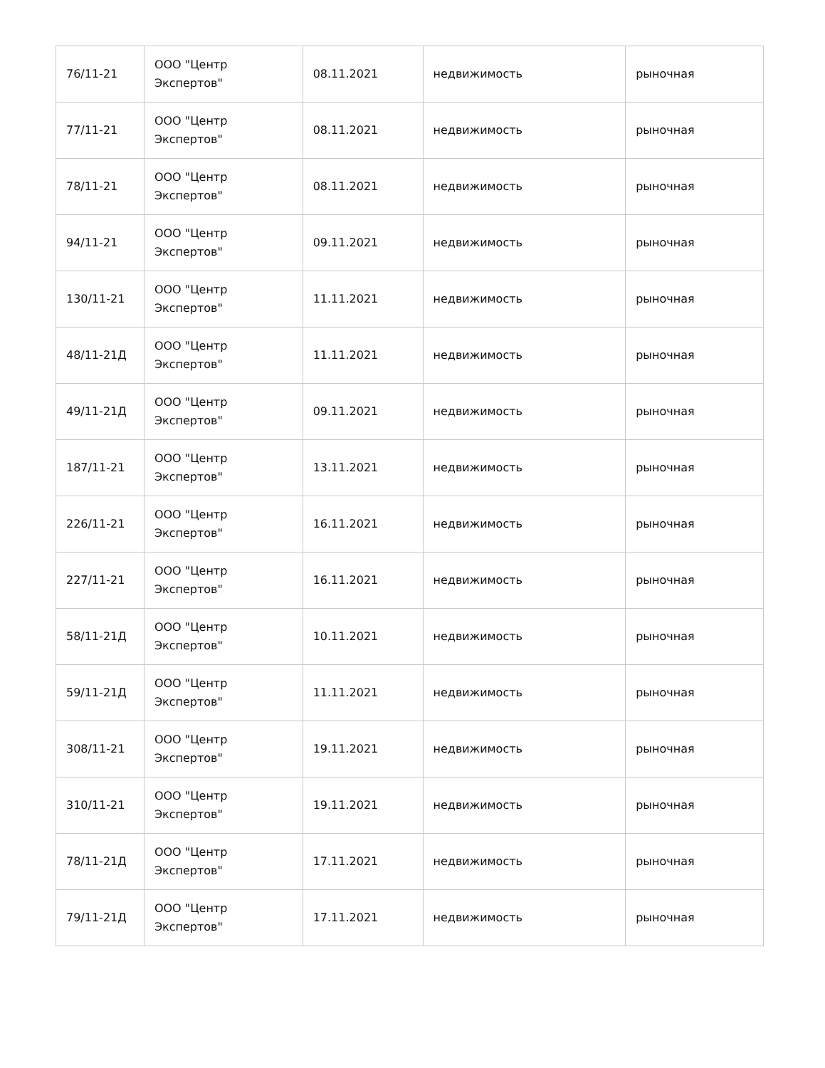| 76/11-21 | ООО "Центр Экспертов" | 08.11.2021 | недвижимость | рыночная |
| 77/11-21 | ООО "Центр Экспертов" | 08.11.2021 | недвижимость | рыночная |
| 78/11-21 | ООО "Центр Экспертов" | 08.11.2021 | недвижимость | рыночная |
| 94/11-21 | ООО "Центр Экспертов" | 09.11.2021 | недвижимость | рыночная |
| 130/11-21 | ООО "Центр Экспертов" | 11.11.2021 | недвижимость | рыночная |
| 48/11-21Д | ООО "Центр Экспертов" | 11.11.2021 | недвижимость | рыночная |
| 49/11-21Д | ООО "Центр Экспертов" | 09.11.2021 | недвижимость | рыночная |
| 187/11-21 | ООО "Центр Экспертов" | 13.11.2021 | недвижимость | рыночная |
| 226/11-21 | ООО "Центр Экспертов" | 16.11.2021 | недвижимость | рыночная |
| 227/11-21 | ООО "Центр Экспертов" | 16.11.2021 | недвижимость | рыночная |
| 58/11-21Д | ООО "Центр Экспертов" | 10.11.2021 | недвижимость | рыночная |
| 59/11-21Д | ООО "Центр Экспертов" | 11.11.2021 | недвижимость | рыночная |
| 308/11-21 | ООО "Центр Экспертов" | 19.11.2021 | недвижимость | рыночная |
| 310/11-21 | ООО "Центр Экспертов" | 19.11.2021 | недвижимость | рыночная |
| 78/11-21Д | ООО "Центр Экспертов" | 17.11.2021 | недвижимость | рыночная |
| 79/11-21Д | ООО "Центр Экспертов" | 17.11.2021 | недвижимость | рыночная |